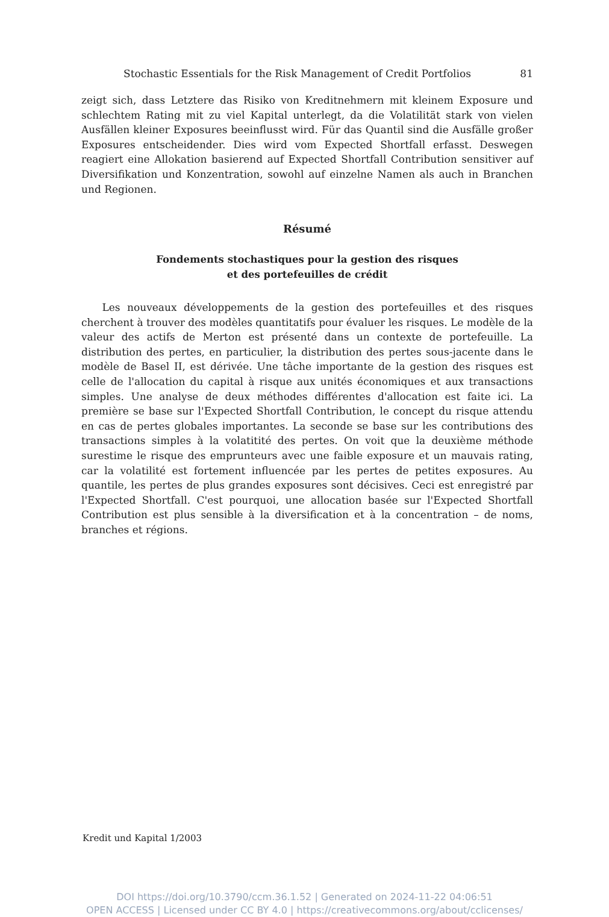Stochastic Essentials for the Risk Management of Credit Portfolios 81
zeigt sich, dass Letztere das Risiko von Kreditnehmern mit kleinem Exposure und schlechtem Rating mit zu viel Kapital unterlegt, da die Volatilität stark von vielen Ausfällen kleiner Exposures beeinflusst wird. Für das Quantil sind die Ausfälle großer Exposures entscheidender. Dies wird vom Expected Shortfall erfasst. Deswegen reagiert eine Allokation basierend auf Expected Shortfall Contribution sensitiver auf Diversifikation und Konzentration, sowohl auf einzelne Namen als auch in Branchen und Regionen.
Résumé
Fondements stochastiques pour la gestion des risques
et des portefeuilles de crédit
Les nouveaux développements de la gestion des portefeuilles et des risques cherchent à trouver des modèles quantitatifs pour évaluer les risques. Le modèle de la valeur des actifs de Merton est présenté dans un contexte de portefeuille. La distribution des pertes, en particulier, la distribution des pertes sous-jacente dans le modèle de Basel II, est dérivée. Une tâche importante de la gestion des risques est celle de l'allocation du capital à risque aux unités économiques et aux transactions simples. Une analyse de deux méthodes différentes d'allocation est faite ici. La première se base sur l'Expected Shortfall Contribution, le concept du risque attendu en cas de pertes globales importantes. La seconde se base sur les contributions des transactions simples à la volatitité des pertes. On voit que la deuxième méthode surestime le risque des emprunteurs avec une faible exposure et un mauvais rating, car la volatilité est fortement influencée par les pertes de petites exposures. Au quantile, les pertes de plus grandes exposures sont décisives. Ceci est enregistré par l'Expected Shortfall. C'est pourquoi, une allocation basée sur l'Expected Shortfall Contribution est plus sensible à la diversification et à la concentration – de noms, branches et régions.
Kredit und Kapital 1/2003
DOI https://doi.org/10.3790/ccm.36.1.52 | Generated on 2024-11-22 04:06:51
OPEN ACCESS | Licensed under CC BY 4.0 | https://creativecommons.org/about/cclicenses/